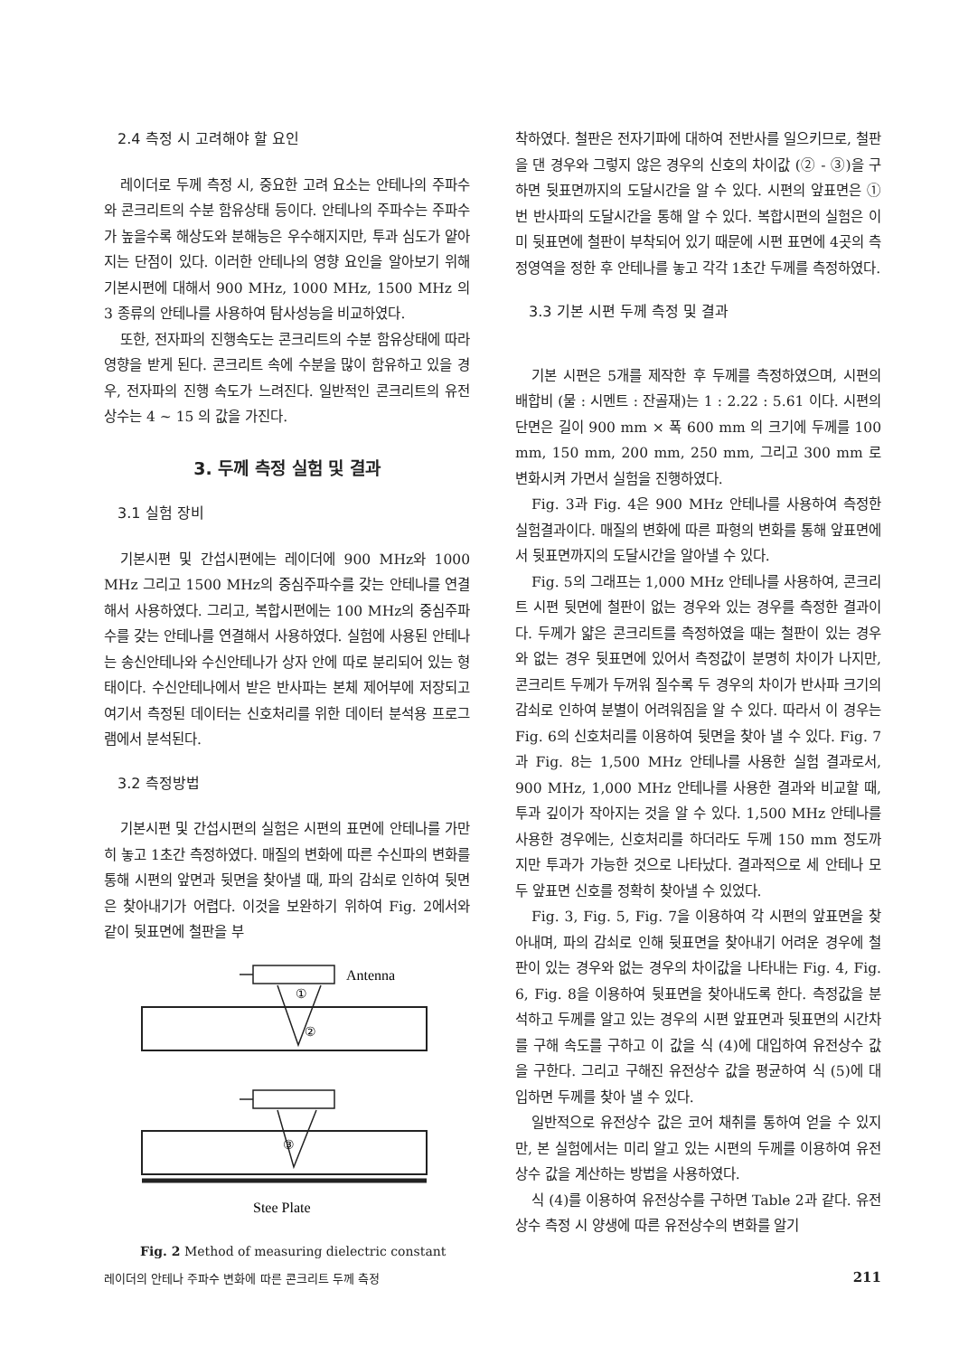2.4 측정 시 고려해야 할 요인
레이더로 두께 측정 시, 중요한 고려 요소는 안테나의 주파수와 콘크리트의 수분 함유상태 등이다. 안테나의 주파수는 주파수가 높을수록 해상도와 분해능은 우수해지지만, 투과 심도가 얕아지는 단점이 있다. 이러한 안테나의 영향 요인을 알아보기 위해 기본시편에 대해서 900 MHz, 1000 MHz, 1500 MHz 의 3 종류의 안테나를 사용하여 탐사성능을 비교하였다.
또한, 전자파의 진행속도는 콘크리트의 수분 함유상태에 따라 영향을 받게 된다. 콘크리트 속에 수분을 많이 함유하고 있을 경우, 전자파의 진행 속도가 느려진다. 일반적인 콘크리트의 유전상수는 4 ~ 15 의 값을 가진다.
3. 두께 측정 실험 및 결과
3.1 실험 장비
기본시편 및 간섭시편에는 레이더에 900 MHz와 1000 MHz 그리고 1500 MHz의 중심주파수를 갖는 안테나를 연결해서 사용하였다. 그리고, 복합시편에는 100 MHz의 중심주파수를 갖는 안테나를 연결해서 사용하였다. 실험에 사용된 안테나는 송신안테나와 수신안테나가 상자 안에 따로 분리되어 있는 형태이다. 수신안테나에서 받은 반사파는 본체 제어부에 저장되고 여기서 측정된 데이터는 신호처리를 위한 데이터 분석용 프로그램에서 분석된다.
3.2 측정방법
기본시편 및 간섭시편의 실험은 시편의 표면에 안테나를 가만히 놓고 1초간 측정하였다. 매질의 변화에 따른 수신파의 변화를 통해 시편의 앞면과 뒷면을 찾아낼 때, 파의 감쇠로 인하여 뒷면은 찾아내기가 어렵다. 이것을 보완하기 위하여 Fig. 2에서와 같이 뒷표면에 철판을 부
Antenna
①
②
③
Stee Plate
Fig. 2 Method of measuring dielectric constant
착하였다. 철판은 전자기파에 대하여 전반사를 일으키므로, 철판을 댄 경우와 그렇지 않은 경우의 신호의 차이값 (② - ③)을 구하면 뒷표면까지의 도달시간을 알 수 있다. 시편의 앞표면은 ①번 반사파의 도달시간을 통해 알 수 있다. 복합시편의 실험은 이미 뒷표면에 철판이 부착되어 있기 때문에 시편 표면에 4곳의 측정영역을 정한 후 안테나를 놓고 각각 1초간 두께를 측정하였다.
3.3 기본 시편 두께 측정 및 결과
기본 시편은 5개를 제작한 후 두께를 측정하였으며, 시편의 배합비 (물 : 시멘트 : 잔골재)는 1 : 2.22 : 5.61 이다. 시편의 단면은 길이 900 mm × 폭 600 mm 의 크기에 두께를 100 mm, 150 mm, 200 mm, 250 mm, 그리고 300 mm 로 변화시켜 가면서 실험을 진행하였다.
Fig. 3과 Fig. 4은 900 MHz 안테나를 사용하여 측정한 실험결과이다. 매질의 변화에 따른 파형의 변화를 통해 앞표면에서 뒷표면까지의 도달시간을 알아낼 수 있다.
Fig. 5의 그래프는 1,000 MHz 안테나를 사용하여, 콘크리트 시편 뒷면에 철판이 없는 경우와 있는 경우를 측정한 결과이다. 두께가 얇은 콘크리트를 측정하였을 때는 철판이 있는 경우와 없는 경우 뒷표면에 있어서 측정값이 분명히 차이가 나지만, 콘크리트 두께가 두꺼워 질수록 두 경우의 차이가 반사파 크기의 감쇠로 인하여 분별이 어려워짐을 알 수 있다. 따라서 이 경우는 Fig. 6의 신호처리를 이용하여 뒷면을 찾아 낼 수 있다. Fig. 7과 Fig. 8는 1,500 MHz 안테나를 사용한 실험 결과로서, 900 MHz, 1,000 MHz 안테나를 사용한 결과와 비교할 때, 투과 깊이가 작아지는 것을 알 수 있다. 1,500 MHz 안테나를 사용한 경우에는, 신호처리를 하더라도 두께 150 mm 정도까지만 투과가 가능한 것으로 나타났다. 결과적으로 세 안테나 모두 앞표면 신호를 정확히 찾아낼 수 있었다.
Fig. 3, Fig. 5, Fig. 7을 이용하여 각 시편의 앞표면을 찾아내며, 파의 감쇠로 인해 뒷표면을 찾아내기 어려운 경우에 철판이 있는 경우와 없는 경우의 차이값을 나타내는 Fig. 4, Fig. 6, Fig. 8을 이용하여 뒷표면을 찾아내도록 한다. 측정값을 분석하고 두께를 알고 있는 경우의 시편 앞표면과 뒷표면의 시간차를 구해 속도를 구하고 이 값을 식 (4)에 대입하여 유전상수 값을 구한다. 그리고 구해진 유전상수 값을 평균하여 식 (5)에 대입하면 두께를 찾아 낼 수 있다.
일반적으로 유전상수 값은 코어 채취를 통하여 얻을 수 있지만, 본 실험에서는 미리 알고 있는 시편의 두께를 이용하여 유전상수 값을 계산하는 방법을 사용하였다.
식 (4)를 이용하여 유전상수를 구하면 Table 2과 같다. 유전상수 측정 시 양생에 따른 유전상수의 변화를 알기
레이더의 안테나 주파수 변화에 따른 콘크리트 두께 측정 211